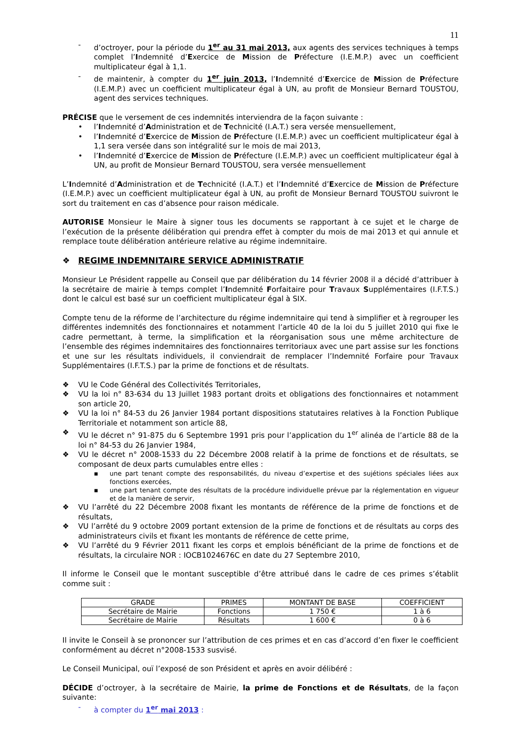11
- d’octroyer, pour la période du 1<sup>er</sup> au 31 mai 2013, aux agents des services techniques à temps complet l’Indemnité d’Exercice de Mission de Préfecture (I.E.M.P.) avec un coefficient multiplicateur égal à 1,1.
- de maintenir, à compter du 1<sup>er</sup> juin 2013, l’Indemnité d’Exercice de Mission de Préfecture (I.E.M.P.) avec un coefficient multiplicateur égal à UN, au profit de Monsieur Bernard TOUSTOU, agent des services techniques.
PRÉCISE que le versement de ces indemnités interviendra de la façon suivante :
• l’Indemnité d’Administration et de Technicité (I.A.T.) sera versée mensuellement,
• l’Indemnité d’Exercice de Mission de Préfecture (I.E.M.P.) avec un coefficient multiplicateur égal à 1,1 sera versée dans son intégralité sur le mois de mai 2013,
• l’Indemnité d’Exercice de Mission de Préfecture (I.E.M.P.) avec un coefficient multiplicateur égal à UN, au profit de Monsieur Bernard TOUSTOU, sera versée mensuellement
L’Indemnité d’Administration et de Technicité (I.A.T.) et l’Indemnité d’Exercice de Mission de Préfecture (I.E.M.P.) avec un coefficient multiplicateur égal à UN, au profit de Monsieur Bernard TOUSTOU suivront le sort du traitement en cas d’absence pour raison médicale.
AUTORISE Monsieur le Maire à signer tous les documents se rapportant à ce sujet et le charge de l’exécution de la présente délibération qui prendra effet à compter du mois de mai 2013 et qui annule et remplace toute délibération antérieure relative au régime indemnitaire.
❖ REGIME INDEMNITAIRE SERVICE ADMINISTRATIF
Monsieur Le Président rappelle au Conseil que par délibération du 14 février 2008 il a décidé d’attribuer à la secrétaire de mairie à temps complet l’Indemnité Forfaitaire pour Travaux Supplémentaires (I.F.T.S.) dont le calcul est basé sur un coefficient multiplicateur égal à SIX.
Compte tenu de la réforme de l’architecture du régime indemnitaire qui tend à simplifier et à regrouper les différentes indemnités des fonctionnaires et notamment l’article 40 de la loi du 5 juillet 2010 qui fixe le cadre permettant, à terme, la simplification et la réorganisation sous une même architecture de l’ensemble des régimes indemnitaires des fonctionnaires territoriaux avec une part assise sur les fonctions et une sur les résultats individuels, il conviendrait de remplacer l’Indemnité Forfaire pour Travaux Supplémentaires (I.F.T.S.) par la prime de fonctions et de résultats.
❖ VU le Code Général des Collectivités Territoriales,
❖ VU la loi n° 83-634 du 13 Juillet 1983 portant droits et obligations des fonctionnaires et notamment son article 20,
❖ VU la loi n° 84-53 du 26 Janvier 1984 portant dispositions statutaires relatives à la Fonction Publique Territoriale et notamment son article 88,
❖ VU le décret n° 91-875 du 6 Septembre 1991 pris pour l’application du 1<sup>er</sup> alinéa de l’article 88 de la loi n° 84-53 du 26 Janvier 1984,
❖ VU le décret n° 2008-1533 du 22 Décembre 2008 relatif à la prime de fonctions et de résultats, se composant de deux parts cumulables entre elles :
▪ une part tenant compte des responsabilités, du niveau d’expertise et des sujétions spéciales liées aux fonctions exercées,
▪ une part tenant compte des résultats de la procédure individuelle prévue par la réglementation en vigueur et de la manière de servir,
❖ VU l’arrêté du 22 Décembre 2008 fixant les montants de référence de la prime de fonctions et de résultats,
❖ VU l’arrêté du 9 octobre 2009 portant extension de la prime de fonctions et de résultats au corps des administrateurs civils et fixant les montants de référence de cette prime,
❖ VU l’arrêté du 9 Février 2011 fixant les corps et emplois bénéficiant de la prime de fonctions et de résultats, la circulaire NOR : IOCB1024676C en date du 27 Septembre 2010,
Il informe le Conseil que le montant susceptible d’être attribué dans le cadre de ces primes s’établit comme suit :
| GRADE | PRIMES | MONTANT DE BASE | COEFFICIENT |
| --- | --- | --- | --- |
| Secrétaire de Mairie | Fonctions | 1 750 € | 1 à 6 |
| Secrétaire de Mairie | Résultats | 1 600 € | 0 à 6 |
Il invite le Conseil à se prononcer sur l’attribution de ces primes et en cas d’accord d’en fixer le coefficient conformément au décret n°2008-1533 susvisé.
Le Conseil Municipal, ouï l’exposé de son Président et après en avoir délibéré :
DÉCIDE d’octroyer, à la secrétaire de Mairie, la prime de Fonctions et de Résultats, de la façon suivante:
- à compter du 1<sup>er</sup> mai 2013 :